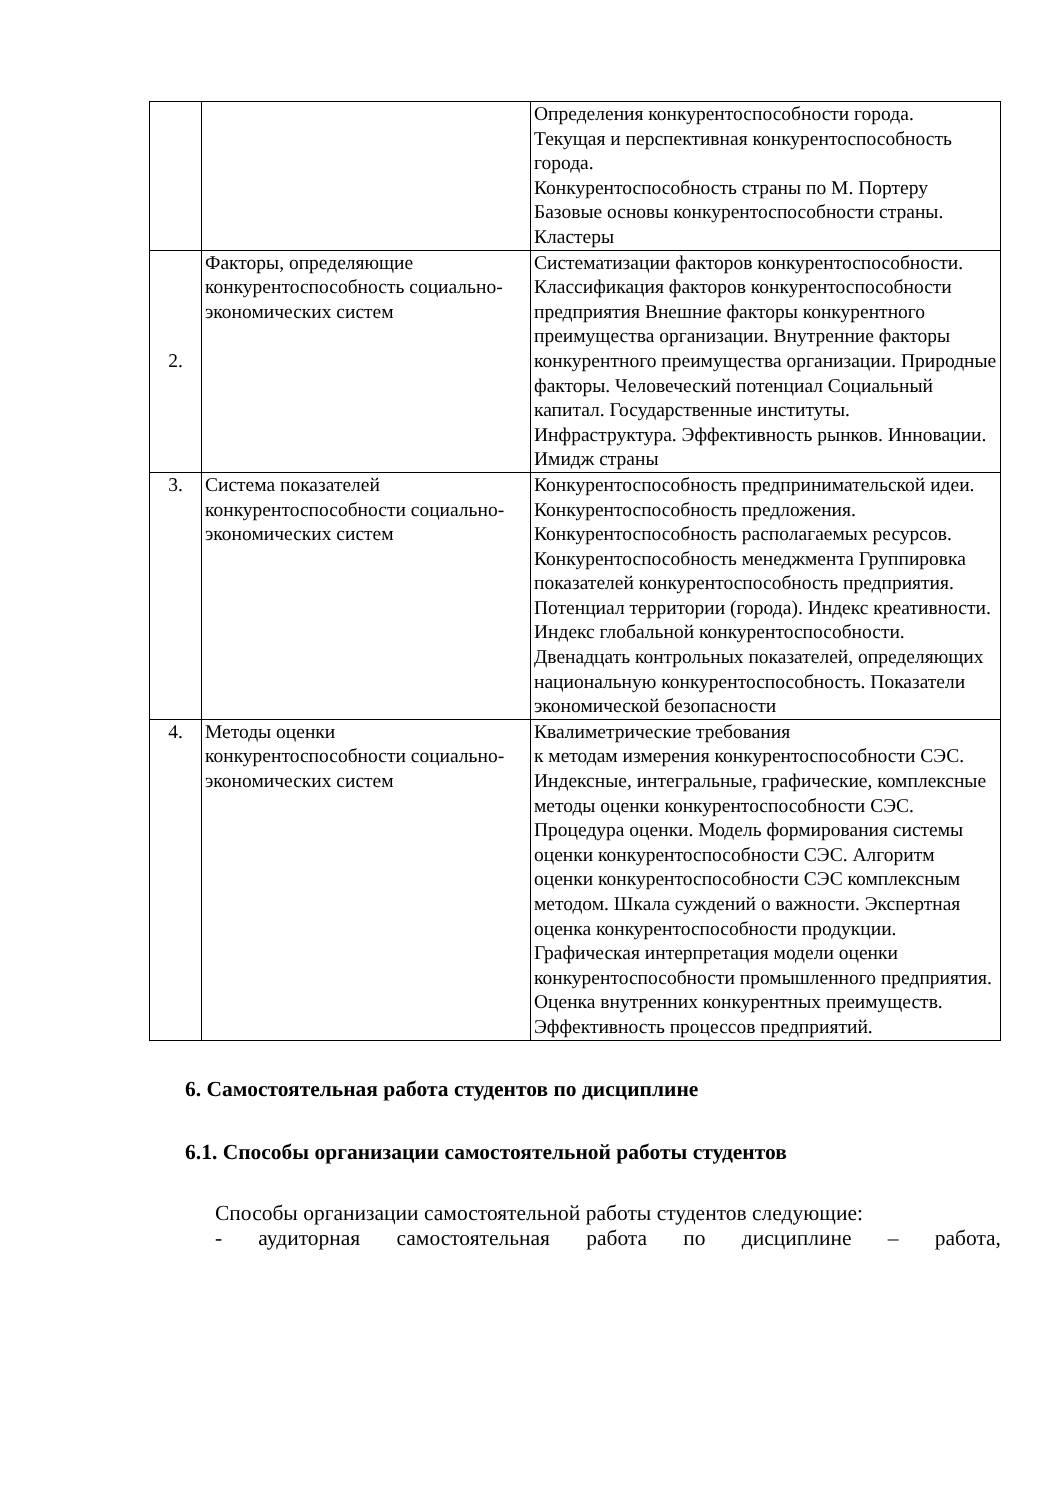| | | Определения конкурентоспособности города. Текущая и перспективная конкурентоспособность города. Конкурентоспособность страны по М. Портеру Базовые основы конкурентоспособности страны. Кластеры |
| 2. | Факторы, определяющие конкурентоспособность социально-экономических систем | Систематизации факторов конкурентоспособности. Классификация факторов конкурентоспособности предприятия Внешние факторы конкурентного преимущества организации. Внутренние факторы конкурентного преимущества организации. Природные факторы. Человеческий потенциал Социальный капитал. Государственные институты. Инфраструктура. Эффективность рынков. Инновации. Имидж страны |
| 3. | Система показателей конкурентоспособности социально-экономических систем | Конкурентоспособность предпринимательской идеи. Конкурентоспособность предложения. Конкурентоспособность располагаемых ресурсов. Конкурентоспособность менеджмента Группировка показателей конкурентоспособность предприятия. Потенциал территории (города). Индекс креативности. Индекс глобальной конкурентоспособности. Двенадцать контрольных показателей, определяющих национальную конкурентоспособность. Показатели экономической безопасности |
| 4. | Методы оценки конкурентоспособности социально-экономических систем | Квалиметрические требования к методам измерения конкурентоспособности СЭС. Индексные, интегральные, графические, комплексные методы оценки конкурентоспособности СЭС. Процедура оценки. Модель формирования системы оценки конкурентоспособности СЭС. Алгоритм оценки конкурентоспособности СЭС комплексным методом. Шкала суждений о важности. Экспертная оценка конкурентоспособности продукции. Графическая интерпретация модели оценки конкурентоспособности промышленного предприятия. Оценка внутренних конкурентных преимуществ. Эффективность процессов предприятий. |
6. Самостоятельная работа студентов по дисциплине
6.1. Способы организации самостоятельной работы студентов
Способы организации самостоятельной работы студентов следующие:
- аудиторная самостоятельная работа по дисциплине – работа,